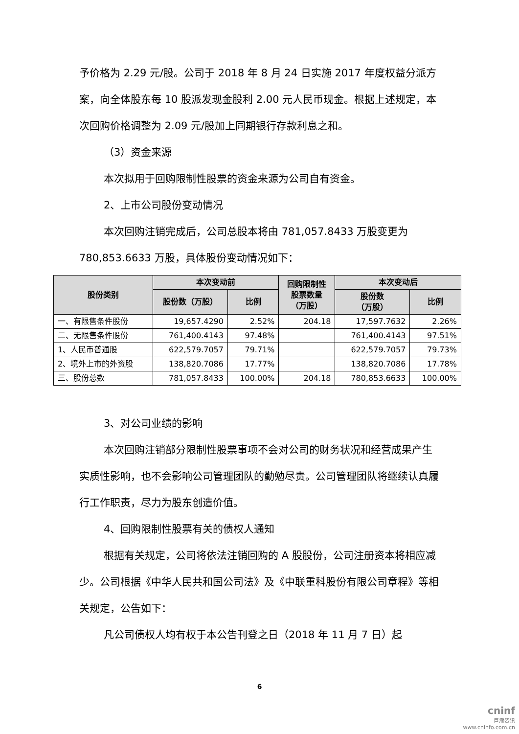予价格为 2.29 元/股。公司于 2018 年 8 月 24 日实施 2017 年度权益分派方案，向全体股东每 10 股派发现金股利 2.00 元人民币现金。根据上述规定，本次回购价格调整为 2.09 元/股加上同期银行存款利息之和。
（3）资金来源
本次拟用于回购限制性股票的资金来源为公司自有资金。
2、上市公司股份变动情况
本次回购注销完成后，公司总股本将由 781,057.8433 万股变更为 780,853.6633 万股，具体股份变动情况如下：
| 股份类别 | 本次变动前 | | 回购限制性 股票数量 （万股） | 本次变动后 | |
| --- | --- | --- | --- | --- | --- |
| | 股份数（万股） | 比例 | | 股份数 （万股） | 比例 |
| 一、有限售条件股份 | 19,657.4290 | 2.52% | 204.18 | 17,597.7632 | 2.26% |
| 二、无限售条件股份 | 761,400.4143 | 97.48% | | 761,400.4143 | 97.51% |
| 1、人民币普通股 | 622,579.7057 | 79.71% | | 622,579.7057 | 79.73% |
| 2、境外上市的外资股 | 138,820.7086 | 17.77% | | 138,820.7086 | 17.78% |
| 三、股份总数 | 781,057.8433 | 100.00% | 204.18 | 780,853.6633 | 100.00% |
3、对公司业绩的影响
本次回购注销部分限制性股票事项不会对公司的财务状况和经营成果产生实质性影响，也不会影响公司管理团队的勤勉尽责。公司管理团队将继续认真履行工作职责，尽力为股东创造价值。
4、回购限制性股票有关的债权人通知
根据有关规定，公司将依法注销回购的 A 股股份，公司注册资本将相应减少。公司根据《中华人民共和国公司法》及《中联重科股份有限公司章程》等相关规定，公告如下：
凡公司债权人均有权于本公告刊登之日（2018 年 11 月 7 日）起
6
cninf
巨潮资讯
www.cninfo.com.cn